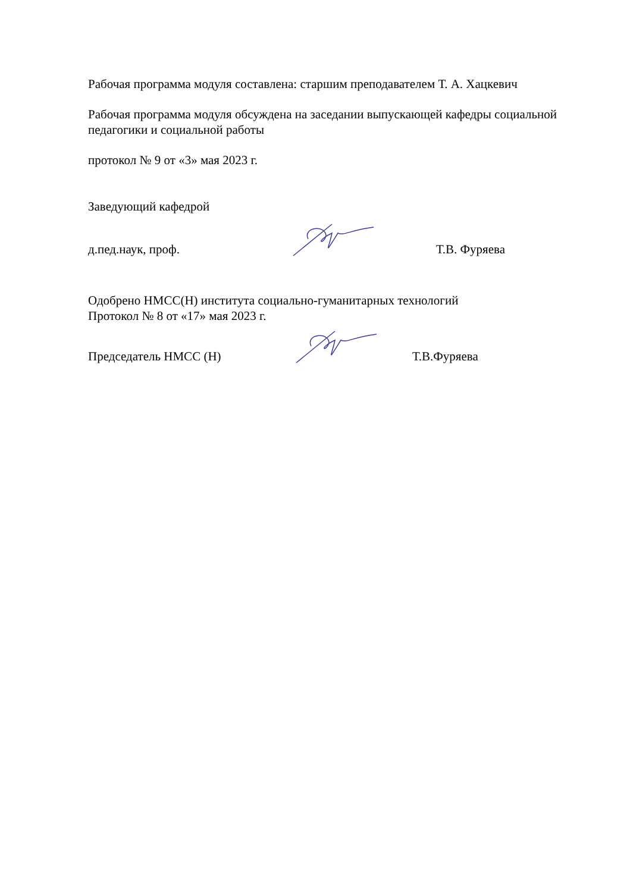Рабочая программа модуля составлена: старшим преподавателем Т. А. Хацкевич
Рабочая программа модуля обсуждена на заседании выпускающей кафедры социальной педагогики и социальной работы
протокол № 9 от «3» мая 2023 г.
Заведующий кафедрой
д.пед.наук, проф. Т.В. Фуряева
Одобрено НМСС(Н) института социально-гуманитарных технологий
Протокол № 8 от «17» мая 2023 г.
Председатель НМСС (Н) Т.В.Фуряева